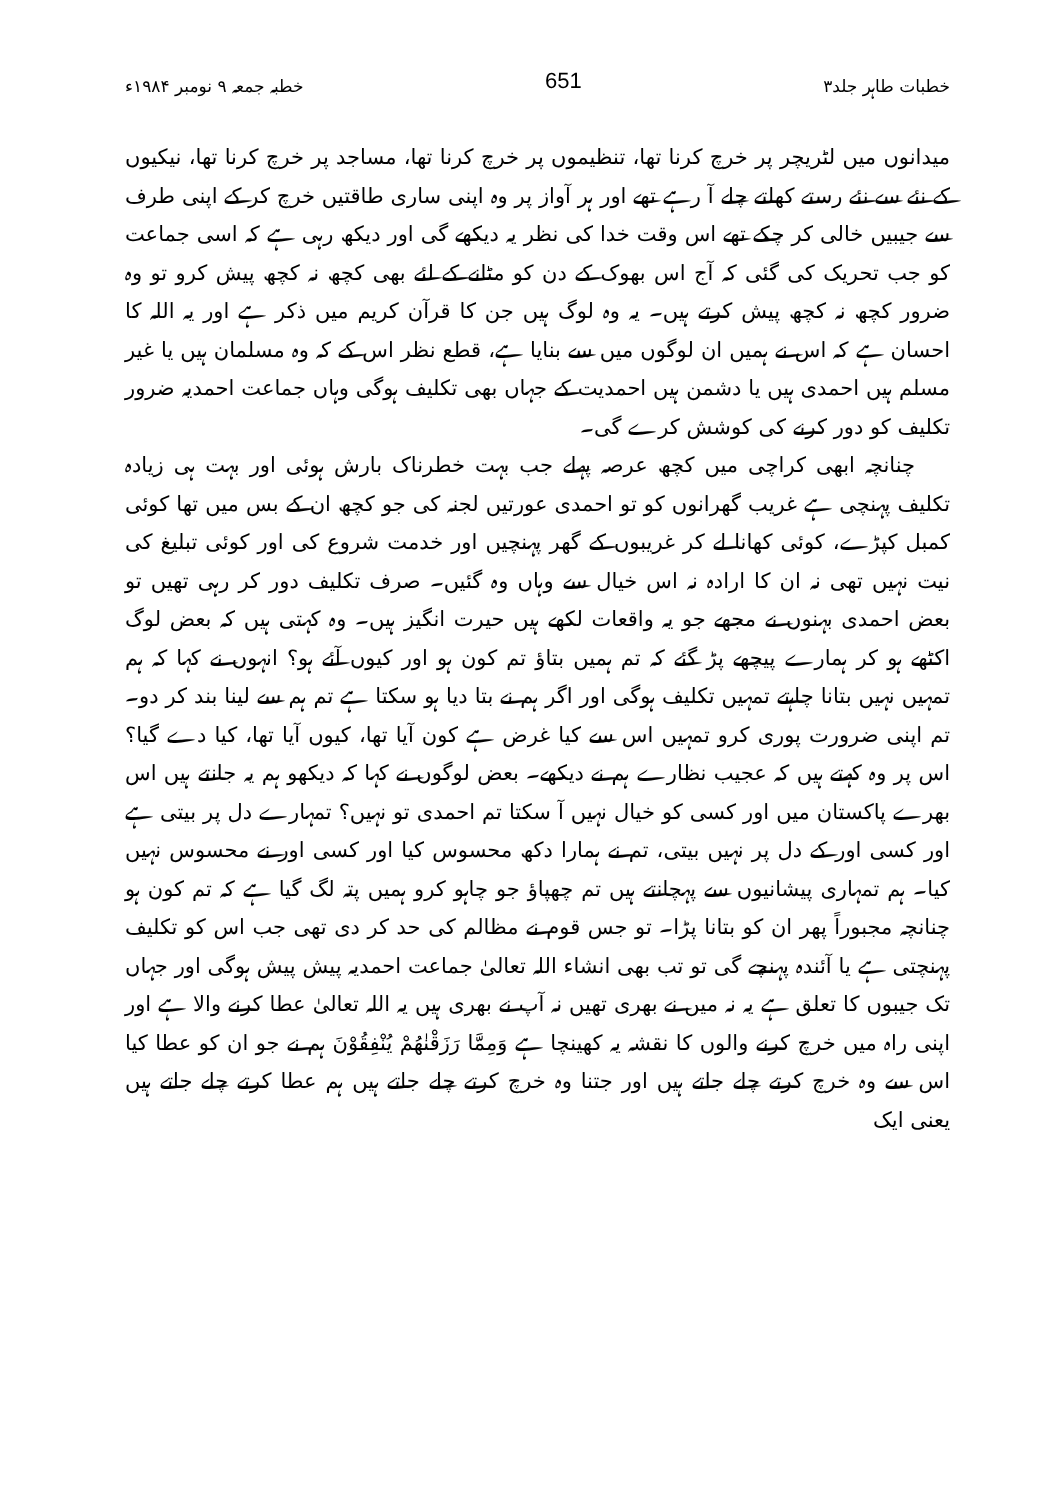خطبات طاہر جلد۳ 651 خطبہ جمعہ ۹ نومبر ۱۹۸۴ء
میدانوں میں لٹریچر پر خرچ کرنا تھا، تنظیموں پر خرچ کرنا تھا، مساجد پر خرچ کرنا تھا، نیکیوں کے نئے سے نئے رستے کھلتے چلے آ رہے تھے اور ہر آواز پر وہ اپنی ساری طاقتیں خرچ کر کے اپنی طرف سے جیبیں خالی کر چکے تھے اس وقت خدا کی نظر یہ دیکھے گی اور دیکھ رہی ہے کہ اسی جماعت کو جب تحریک کی گئی کہ آج اس بھوک کے دن کو مٹانے کے لئے بھی کچھ نہ کچھ پیش کرو تو وہ ضرور کچھ نہ کچھ پیش کرتے ہیں۔ یہ وہ لوگ ہیں جن کا قرآن کریم میں ذکر ہے اور یہ اللہ کا احسان ہے کہ اس نے ہمیں ان لوگوں میں سے بنایا ہے، قطع نظر اس کے کہ وہ مسلمان ہیں یا غیر مسلم ہیں احمدی ہیں یا دشمن ہیں احمدیت کے جہاں بھی تکلیف ہوگی وہاں جماعت احمدیہ ضرور تکلیف کو دور کرنے کی کوشش کرے گی۔
چنانچہ ابھی کراچی میں کچھ عرصہ پہلے جب بہت خطرناک بارش ہوئی اور بہت ہی زیادہ تکلیف پہنچی ہے غریب گھرانوں کو تو احمدی عورتیں لجنہ کی جو کچھ ان کے بس میں تھا کوئی کمبل کپڑے، کوئی کھانا لے کر غریبوں کے گھر پہنچیں اور خدمت شروع کی اور کوئی تبلیغ کی نیت نہیں تھی نہ ان کا ارادہ نہ اس خیال سے وہاں وہ گئیں۔ صرف تکلیف دور کر رہی تھیں تو بعض احمدی بہنوں نے مجھے جو یہ واقعات لکھے ہیں حیرت انگیز ہیں۔ وہ کہتی ہیں کہ بعض لوگ اکٹھے ہو کر ہمارے پیچھے پڑ گئے کہ تم ہمیں بتاؤ تم کون ہو اور کیوں آئے ہو؟ انہوں نے کہا کہ ہم تمہیں نہیں بتانا چاہتے تمہیں تکلیف ہوگی اور اگر ہم نے بتا دیا ہو سکتا ہے تم ہم سے لینا بند کر دو۔ تم اپنی ضرورت پوری کرو تمہیں اس سے کیا غرض ہے کون آیا تھا، کیوں آیا تھا، کیا دے گیا؟ اس پر وہ کہتے ہیں کہ عجیب نظارے ہم نے دیکھے۔ بعض لوگوں نے کہا کہ دیکھو ہم یہ جانتے ہیں اس بھرے پاکستان میں اور کسی کو خیال نہیں آ سکتا تم احمدی تو نہیں؟ تمہارے دل پر بیتی ہے اور کسی اور کے دل پر نہیں بیتی، تم نے ہمارا دکھ محسوس کیا اور کسی اور نے محسوس نہیں کیا۔ ہم تمہاری پیشانیوں سے پہچانتے ہیں تم چھپاؤ جو چاہو کرو ہمیں پتہ لگ گیا ہے کہ تم کون ہو چنانچہ مجبوراً پھر ان کو بتانا پڑا۔ تو جس قوم نے مظالم کی حد کر دی تھی جب اس کو تکلیف پہنچتی ہے یا آئندہ پہنچے گی تو تب بھی انشاء اللہ تعالیٰ جماعت احمدیہ پیش پیش ہوگی اور جہاں تک جیبوں کا تعلق ہے یہ نہ میں نے بھری تھیں نہ آپ نے بھری ہیں یہ اللہ تعالیٰ عطا کرنے والا ہے اور اپنی راہ میں خرچ کرنے والوں کا نقشہ یہ کھینچا ہے وَمِمَّا رَزَقْنٰهُمْ يُنْفِقُوْنَ ہم نے جو ان کو عطا کیا اس سے وہ خرچ کرتے چلے جاتے ہیں اور جتنا وہ خرچ کرتے چلے جاتے ہیں ہم عطا کرتے چلے جاتے ہیں یعنی ایک